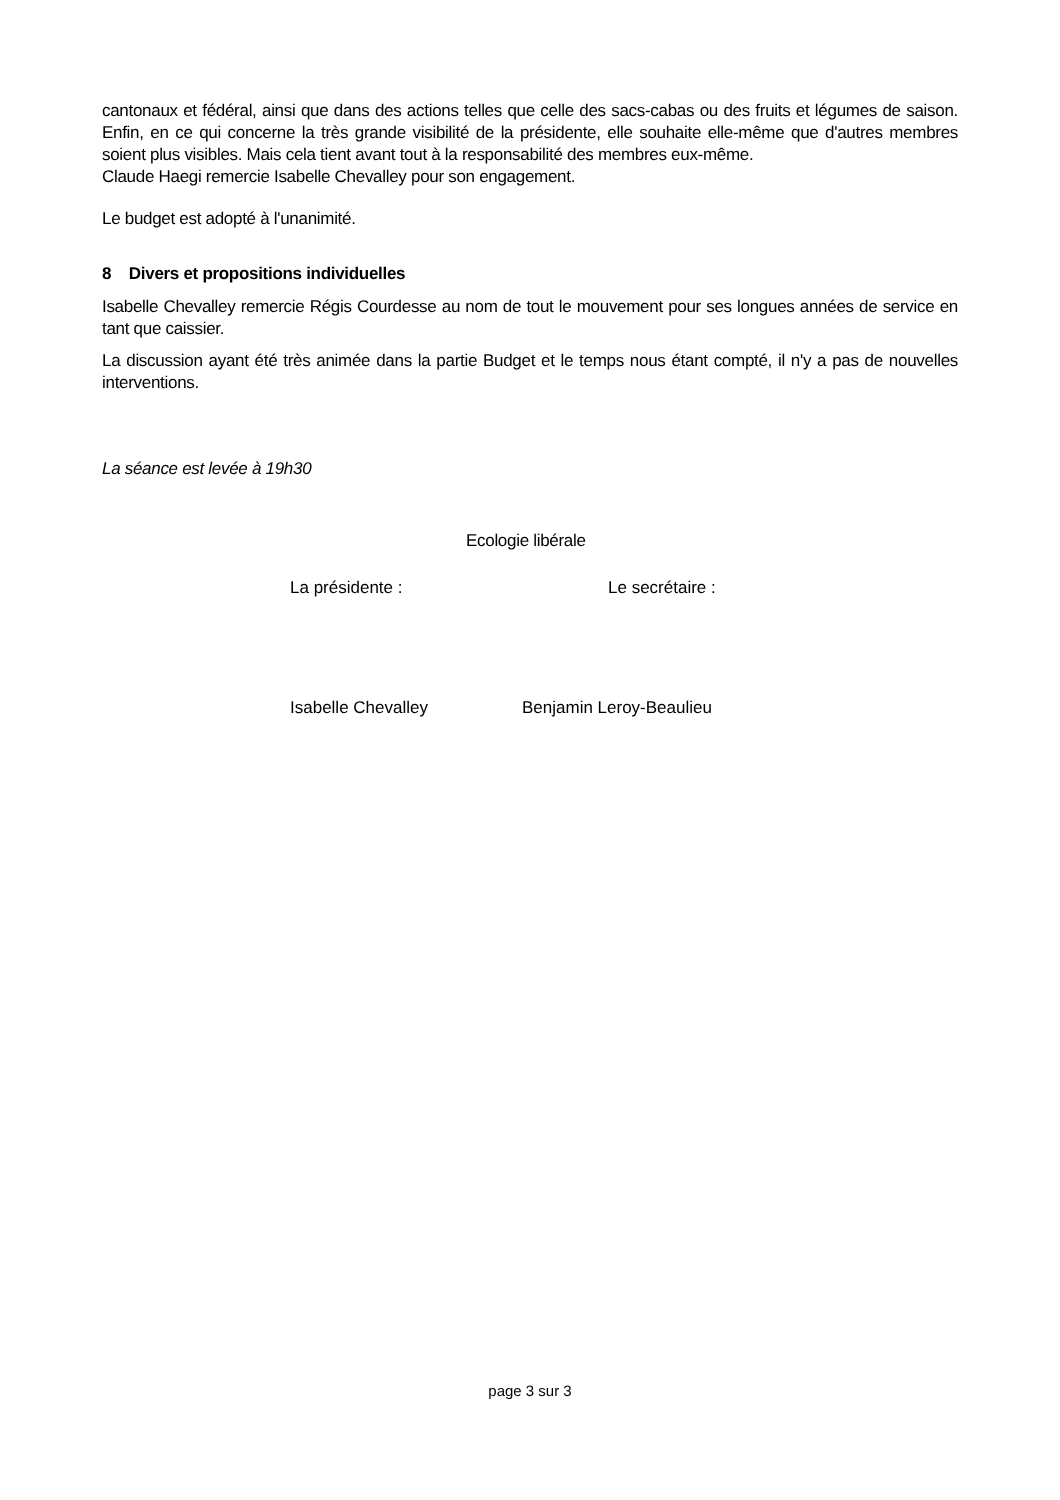cantonaux et fédéral, ainsi que dans des actions telles que celle des sacs-cabas ou des fruits et légumes de saison. Enfin, en ce qui concerne la très grande visibilité de la présidente, elle souhaite elle-même que d'autres membres soient plus visibles. Mais cela tient avant tout à la responsabilité des membres eux-même.
Claude Haegi remercie Isabelle Chevalley pour son engagement.
Le budget est adopté à l'unanimité.
8 Divers et propositions individuelles
Isabelle Chevalley remercie Régis Courdesse au nom de tout le mouvement pour ses longues années de service en tant que caissier.
La discussion ayant été très animée dans la partie Budget et le temps nous étant compté, il n'y a pas de nouvelles interventions.
La séance est levée à 19h30
Ecologie libérale
La présidente : Le secrétaire :
Isabelle Chevalley Benjamin Leroy-Beaulieu
page 3 sur 3